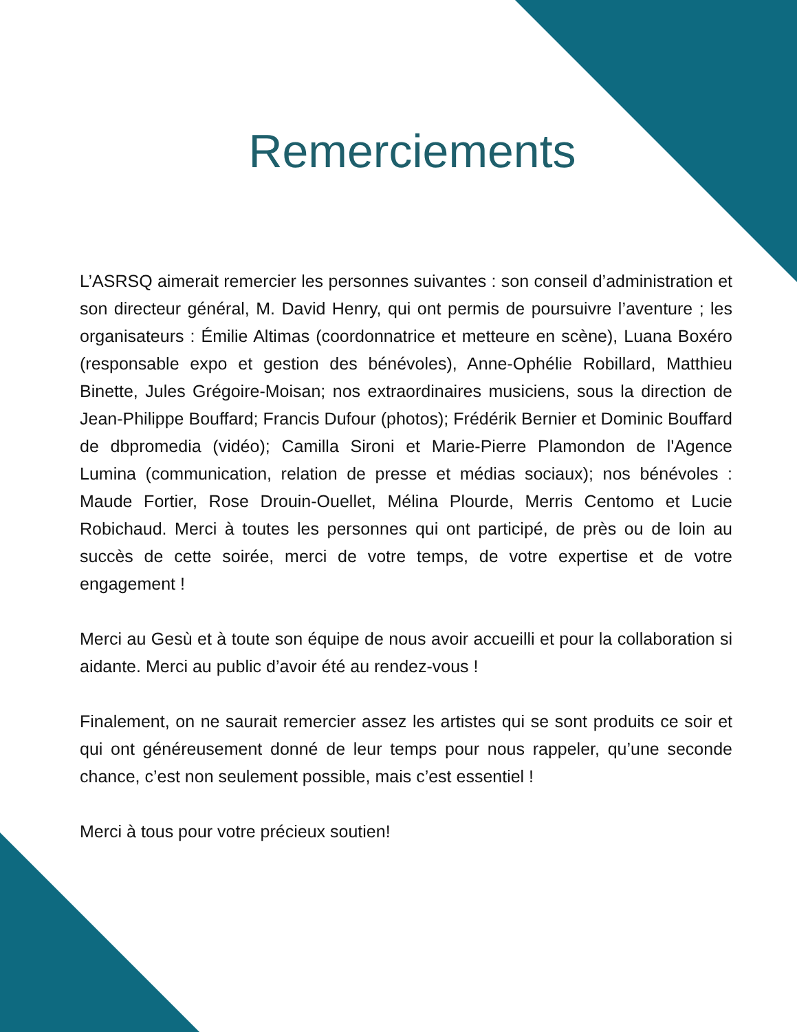Remerciements
L’ASRSQ aimerait remercier les personnes suivantes : son conseil d’administration et son directeur général, M. David Henry, qui ont permis de poursuivre l’aventure ; les organisateurs : Émilie Altimas (coordonnatrice et metteure en scène), Luana Boxéro (responsable expo et gestion des bénévoles), Anne-Ophélie Robillard, Matthieu Binette, Jules Grégoire-Moisan; nos extraordinaires musiciens, sous la direction de Jean-Philippe Bouffard; Francis Dufour (photos); Frédérik Bernier et Dominic Bouffard de dbpromedia (vidéo); Camilla Sironi et Marie-Pierre Plamondon de l'Agence Lumina (communication, relation de presse et médias sociaux); nos bénévoles : Maude Fortier, Rose Drouin-Ouellet, Mélina Plourde, Merris Centomo et Lucie Robichaud. Merci à toutes les personnes qui ont participé, de près ou de loin au succès de cette soirée, merci de votre temps, de votre expertise et de votre engagement !
Merci au Gesù et à toute son équipe de nous avoir accueilli et pour la collaboration si aidante. Merci au public d’avoir été au rendez-vous !
Finalement, on ne saurait remercier assez les artistes qui se sont produits ce soir et qui ont généreusement donné de leur temps pour nous rappeler, qu’une seconde chance, c’est non seulement possible, mais c’est essentiel !
Merci à tous pour votre précieux soutien!